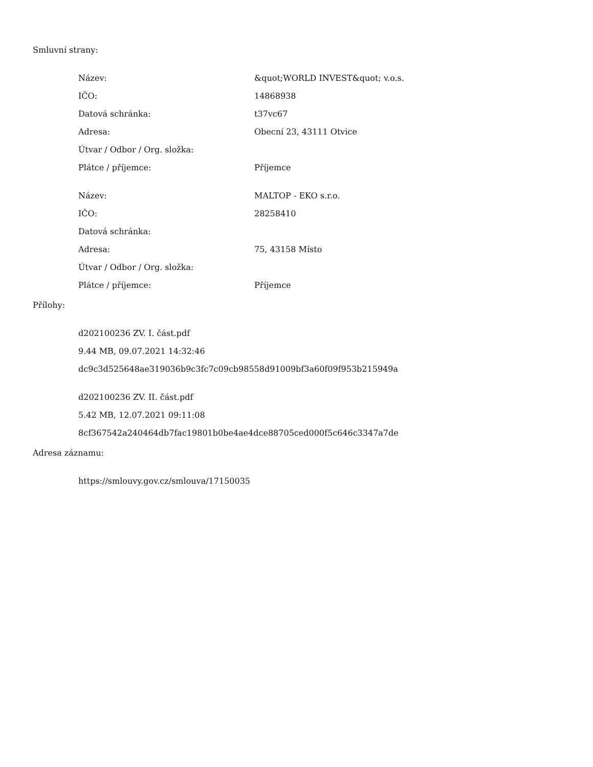Smluvní strany:
| Název: | &quot;WORLD INVEST&quot; v.o.s. |
| IČO: | 14868938 |
| Datová schránka: | t37vc67 |
| Adresa: | Obecní 23, 43111 Otvice |
| Útvar / Odbor / Org. složka: | |
| Plátce / příjemce: | Příjemce |
| Název: | MALTOP - EKO s.r.o. |
| IČO: | 28258410 |
| Datová schránka: | |
| Adresa: | 75, 43158 Místo |
| Útvar / Odbor / Org. složka: | |
| Plátce / příjemce: | Příjemce |
Přílohy:
d202100236 ZV. I. část.pdf
9.44 MB, 09.07.2021 14:32:46
dc9c3d525648ae319036b9c3fc7c09cb98558d91009bf3a60f09f953b215949a
d202100236 ZV. II. část.pdf
5.42 MB, 12.07.2021 09:11:08
8cf367542a240464db7fac19801b0be4ae4dce88705ced000f5c646c3347a7de
Adresa záznamu:
https://smlouvy.gov.cz/smlouva/17150035